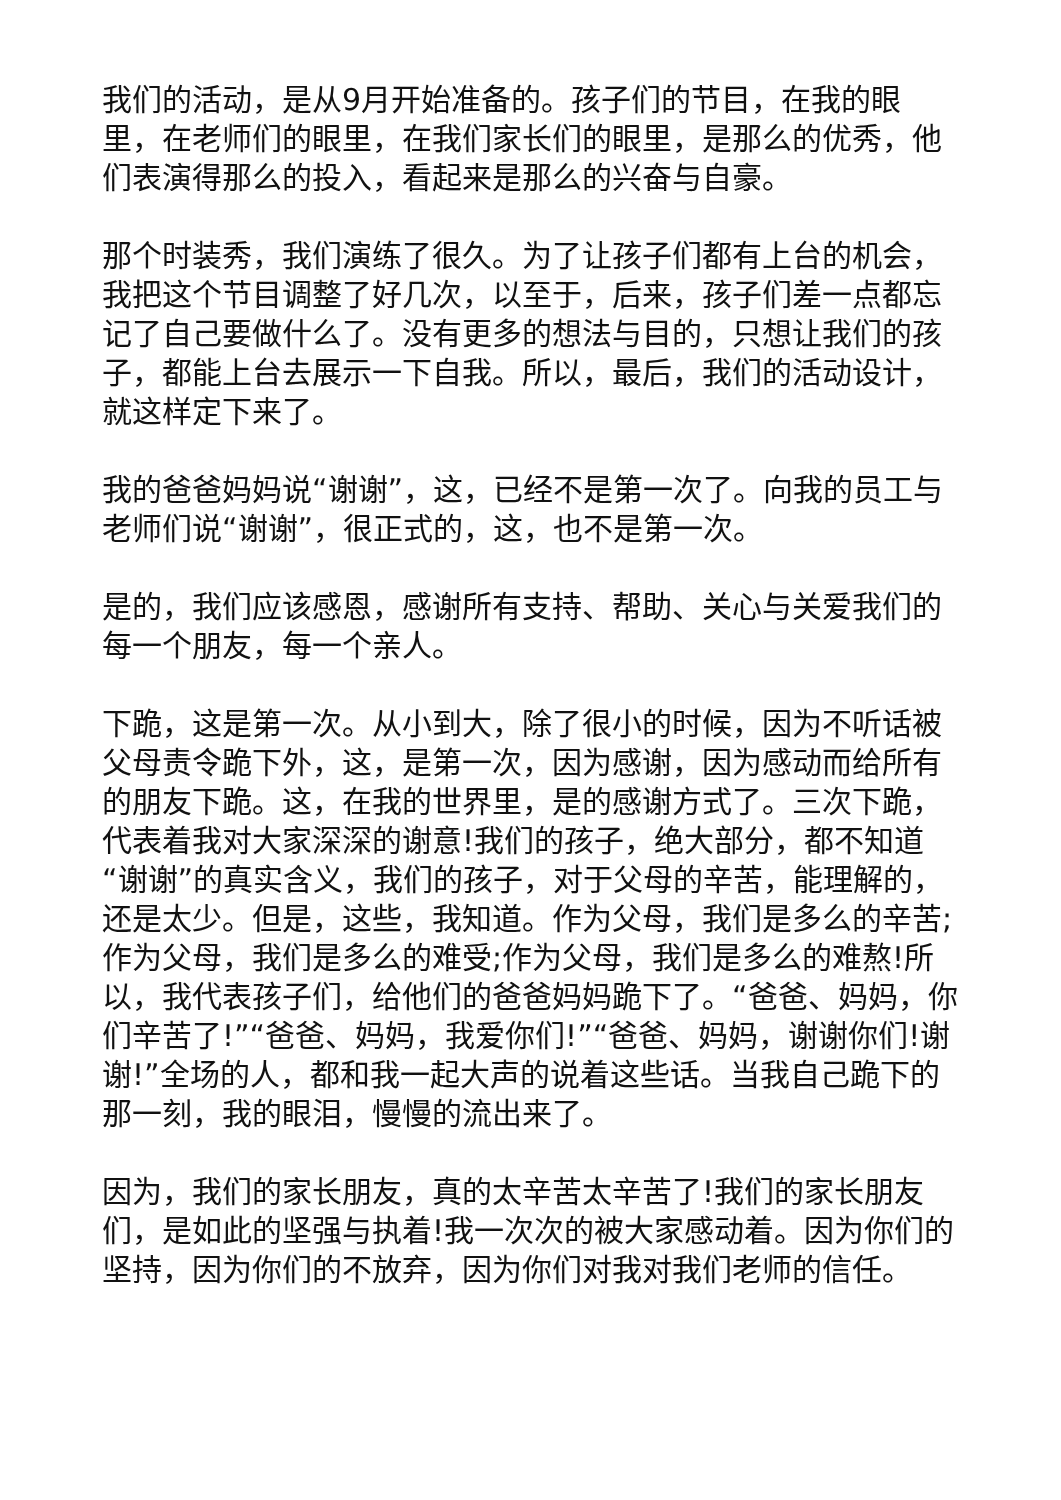我们的活动，是从9月开始准备的。孩子们的节目，在我的眼里，在老师们的眼里，在我们家长们的眼里，是那么的优秀，他们表演得那么的投入，看起来是那么的兴奋与自豪。
那个时装秀，我们演练了很久。为了让孩子们都有上台的机会，我把这个节目调整了好几次，以至于，后来，孩子们差一点都忘记了自己要做什么了。没有更多的想法与目的，只想让我们的孩子，都能上台去展示一下自我。所以，最后，我们的活动设计，就这样定下来了。
我的爸爸妈妈说“谢谢”，这，已经不是第一次了。向我的员工与老师们说“谢谢”，很正式的，这，也不是第一次。
是的，我们应该感恩，感谢所有支持、帮助、关心与关爱我们的每一个朋友，每一个亲人。
下跪，这是第一次。从小到大，除了很小的时候，因为不听话被父母责令跪下外，这，是第一次，因为感谢，因为感动而给所有的朋友下跪。这，在我的世界里，是的感谢方式了。三次下跪，代表着我对大家深深的谢意!我们的孩子，绝大部分，都不知道“谢谢”的真实含义，我们的孩子，对于父母的辛苦，能理解的，还是太少。但是，这些，我知道。作为父母，我们是多么的辛苦;作为父母，我们是多么的难受;作为父母，我们是多么的难熬!所以，我代表孩子们，给他们的爸爸妈妈跪下了。“爸爸、妈妈，你们辛苦了!”“爸爸、妈妈，我爱你们!”“爸爸、妈妈，谢谢你们!谢谢!”全场的人，都和我一起大声的说着这些话。当我自己跪下的那一刻，我的眼泪，慢慢的流出来了。
因为，我们的家长朋友，真的太辛苦太辛苦了!我们的家长朋友们，是如此的坚强与执着!我一次次的被大家感动着。因为你们的坚持，因为你们的不放弃，因为你们对我对我们老师的信任。